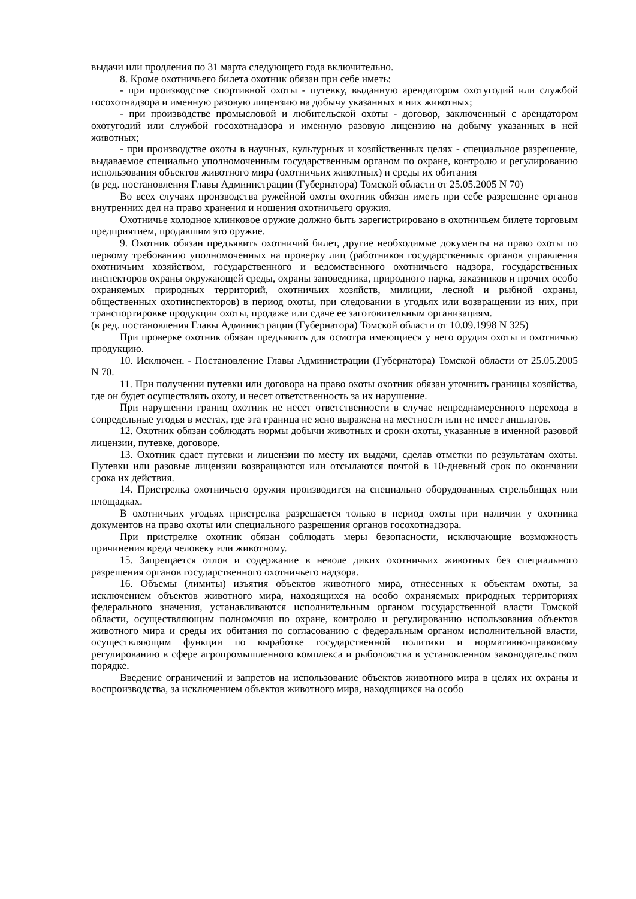выдачи или продления по 31 марта следующего года включительно.
8. Кроме охотничьего билета охотник обязан при себе иметь:
- при производстве спортивной охоты - путевку, выданную арендатором охотугодий или службой госохотнадзора и именную разовую лицензию на добычу указанных в них животных;
- при производстве промысловой и любительской охоты - договор, заключенный с арендатором охотугодий или службой госохотнадзора и именную разовую лицензию на добычу указанных в ней животных;
- при производстве охоты в научных, культурных и хозяйственных целях - специальное разрешение, выдаваемое специально уполномоченным государственным органом по охране, контролю и регулированию использования объектов животного мира (охотничьих животных) и среды их обитания
(в ред. постановления Главы Администрации (Губернатора) Томской области от 25.05.2005 N 70)
Во всех случаях производства ружейной охоты охотник обязан иметь при себе разрешение органов внутренних дел на право хранения и ношения охотничьего оружия.
Охотничье холодное клинковое оружие должно быть зарегистрировано в охотничьем билете торговым предприятием, продавшим это оружие.
9. Охотник обязан предъявить охотничий билет, другие необходимые документы на право охоты по первому требованию уполномоченных на проверку лиц (работников государственных органов управления охотничьим хозяйством, государственного и ведомственного охотничьего надзора, государственных инспекторов охраны окружающей среды, охраны заповедника, природного парка, заказников и прочих особо охраняемых природных территорий, охотничьих хозяйств, милиции, лесной и рыбной охраны, общественных охотинспекторов) в период охоты, при следовании в угодьях или возвращении из них, при транспортировке продукции охоты, продаже или сдаче ее заготовительным организациям.
(в ред. постановления Главы Администрации (Губернатора) Томской области от 10.09.1998 N 325)
При проверке охотник обязан предъявить для осмотра имеющиеся у него орудия охоты и охотничью продукцию.
10. Исключен. - Постановление Главы Администрации (Губернатора) Томской области от 25.05.2005 N 70.
11. При получении путевки или договора на право охоты охотник обязан уточнить границы хозяйства, где он будет осуществлять охоту, и несет ответственность за их нарушение.
При нарушении границ охотник не несет ответственности в случае непреднамеренного перехода в сопредельные угодья в местах, где эта граница не ясно выражена на местности или не имеет аншлагов.
12. Охотник обязан соблюдать нормы добычи животных и сроки охоты, указанные в именной разовой лицензии, путевке, договоре.
13. Охотник сдает путевки и лицензии по месту их выдачи, сделав отметки по результатам охоты. Путевки или разовые лицензии возвращаются или отсылаются почтой в 10-дневный срок по окончании срока их действия.
14. Пристрелка охотничьего оружия производится на специально оборудованных стрельбищах или площадках.
В охотничьих угодьях пристрелка разрешается только в период охоты при наличии у охотника документов на право охоты или специального разрешения органов госохотнадзора.
При пристрелке охотник обязан соблюдать меры безопасности, исключающие возможность причинения вреда человеку или животному.
15. Запрещается отлов и содержание в неволе диких охотничьих животных без специального разрешения органов государственного охотничьего надзора.
16. Объемы (лимиты) изъятия объектов животного мира, отнесенных к объектам охоты, за исключением объектов животного мира, находящихся на особо охраняемых природных территориях федерального значения, устанавливаются исполнительным органом государственной власти Томской области, осуществляющим полномочия по охране, контролю и регулированию использования объектов животного мира и среды их обитания по согласованию с федеральным органом исполнительной власти, осуществляющим функции по выработке государственной политики и нормативно-правовому регулированию в сфере агропромышленного комплекса и рыболовства в установленном законодательством порядке.
Введение ограничений и запретов на использование объектов животного мира в целях их охраны и воспроизводства, за исключением объектов животного мира, находящихся на особо